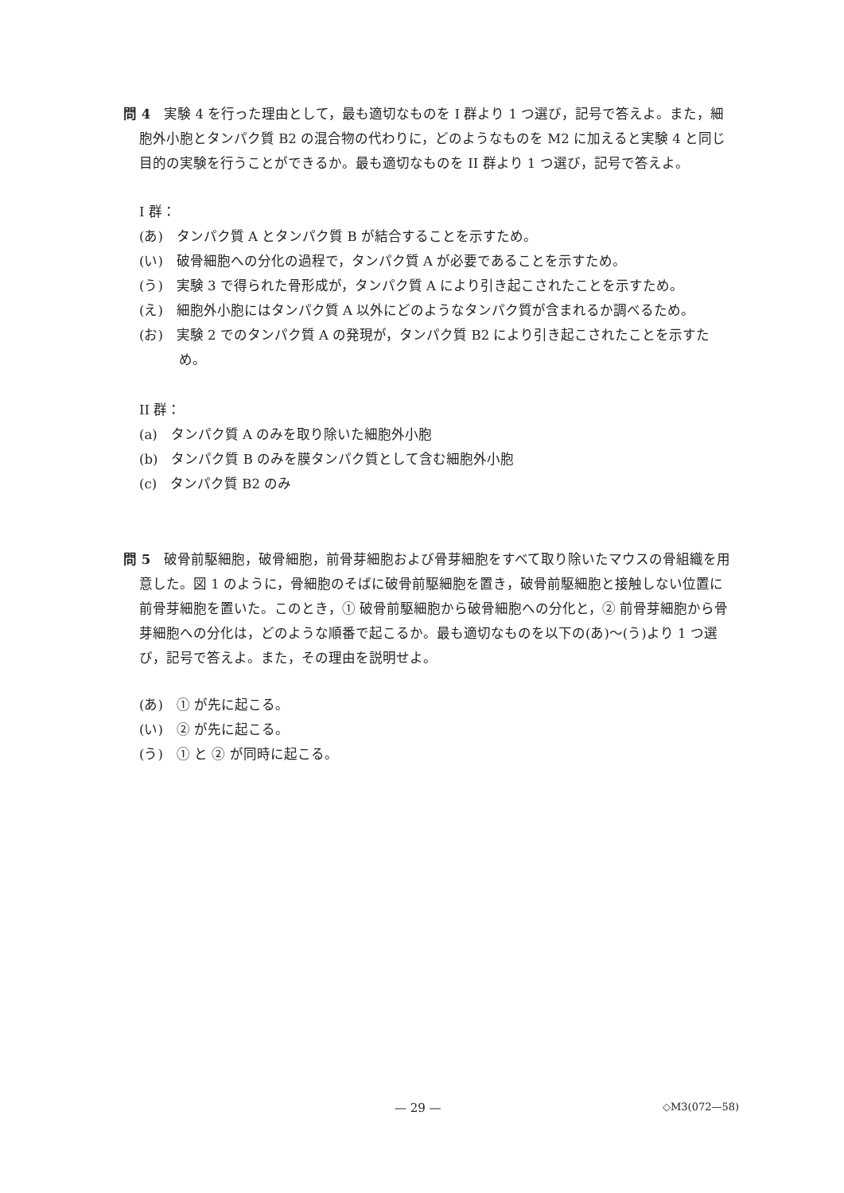問 4　実験 4 を行った理由として，最も適切なものを I 群より 1 つ選び，記号で答えよ。また，細胞外小胞とタンパク質 B2 の混合物の代わりに，どのようなものを M2 に加えると実験 4 と同じ目的の実験を行うことができるか。最も適切なものを II 群より 1 つ選び，記号で答えよ。
I 群：
(あ)　タンパク質 A とタンパク質 B が結合することを示すため。
(い)　破骨細胞への分化の過程で，タンパク質 A が必要であることを示すため。
(う)　実験 3 で得られた骨形成が，タンパク質 A により引き起こされたことを示すため。
(え)　細胞外小胞にはタンパク質 A 以外にどのようなタンパク質が含まれるか調べるため。
(お)　実験 2 でのタンパク質 A の発現が，タンパク質 B2 により引き起こされたことを示すため。
II 群：
(a)　タンパク質 A のみを取り除いた細胞外小胞
(b)　タンパク質 B のみを膜タンパク質として含む細胞外小胞
(c)　タンパク質 B2 のみ
問 5　破骨前駆細胞，破骨細胞，前骨芽細胞および骨芽細胞をすべて取り除いたマウスの骨組織を用意した。図 1 のように，骨細胞のそばに破骨前駆細胞を置き，破骨前駆細胞と接触しない位置に前骨芽細胞を置いた。このとき，① 破骨前駆細胞から破骨細胞への分化と，② 前骨芽細胞から骨芽細胞への分化は，どのような順番で起こるか。最も適切なものを以下の(あ)～(う)より 1 つ選び，記号で答えよ。また，その理由を説明せよ。
(あ)　① が先に起こる。
(い)　② が先に起こる。
(う)　① と ② が同時に起こる。
— 29 — ◇M3(072—58)